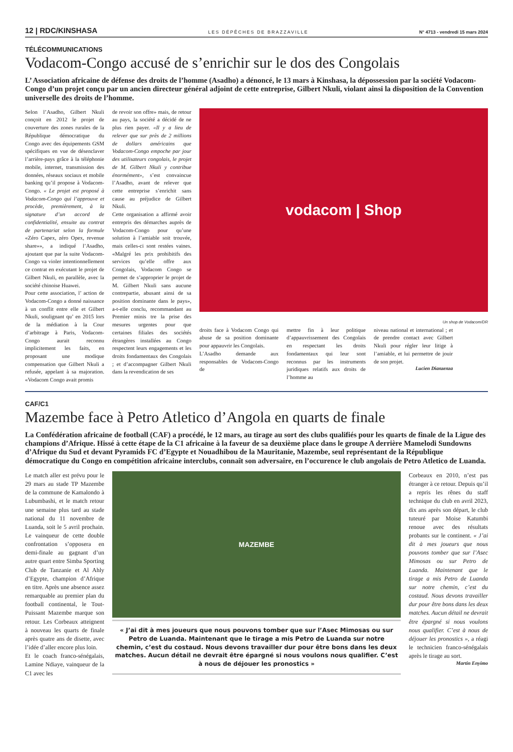12 | RDC/KINSHASA LES DÉPÊCHES DE BRAZZAVILLE N° 4713 - vendredi 15 mars 2024
TÉLÉCOMMUNICATIONS
Vodacom-Congo accusé de s’enrichir sur le dos des Congolais
L’ Association africaine de défense des droits de l’homme (Asadho) a dénoncé, le 13 mars à Kinshasa, la dépossession par la société Vodacom-Congo d’un projet conçu par un ancien directeur général adjoint de cette entreprise, Gilbert Nkuli, violant ainsi la disposition de la Convention universelle des droits de l’homme.
Selon l’Asadho, Gilbert Nkuli conçoit en 2012 le projet de couverture des zones rurales de la République démocratique du Congo avec des équipements GSM spécifiques en vue de désenclaver l’arrière-pays grâce à la téléphonie mobile, internet, transmission des données, réseaux sociaux et mobile banking qu’il propose à Vodacom-Congo. « Le projet est proposé à Vodacom-Congo qui l’approuve et procède, premièrement, à la signature d’un accord de confidentialité, ensuite au contrat de partenariat selon la formule «Zéro Capex, zéro Opex, revenue share»», a indiqué l’Asadho, ajoutant que par la suite Vodacom-Congo va violer intentionnellement ce contrat en exécutant le projet de Gilbert Nkuli, en parallèle, avec la société chinoise Huawei.
Pour cette association, l’ action de Vodacom-Congo a donné naissance à un conflit entre elle et Gilbert Nkuli, soulignant qu’ en 2015 lors de la médiation à la Cour d’arbitrage à Paris, Vodacom-Congo aurait reconnu implicitement les faits, en proposant une modique compensation que Gilbert Nkuli a refusée, appelant à sa majoration. «Vodacom Congo avait promis
de revoir son offre» mais, de retour au pays, la société a décidé de ne plus rien payer. «Il y a lieu de relever que sur près de 2 millions de dollars américains que Vodacom-Congo empoche par jour des utilisateurs congolais, le projet de M. Gilbert Nkuli y contribue énormément», s’est convaincue l’Asadho, avant de relever que cette entreprise s’enrichit sans cause au préjudice de Gilbert Nkuli.
Cette organisation a affirmé avoir entrepris des démarches auprès de Vodacom-Congo pour qu’une solution à l’amiable soit trouvée, mais celles-ci sont restées vaines. «Malgré les prix prohibitifs des services qu’elle offre aux Congolais, Vodacom Congo se permet de s’approprier le projet de M. Gilbert Nkuli sans aucune contrepartie, abusant ainsi de sa position dominante dans le pays», a-t-elle conclu, recommandant au Premier minis tre la prise des mesures urgentes pour que certaines filiales des sociétés étrangères installées au Congo respectent leurs engagements et les droits fondamentaux des Congolais ; et d’accompagner Gilbert Nkuli dans la revendication de ses
vodacom | Shop
Un shop de Vodacom/DR
droits face à Vodacom Congo qui abuse de sa position dominante pour appauvrir les Congolais.
L’Asadho demande aux responsables de Vodacom-Congo de
mettre fin à leur politique d’appauvrissement des Congolais en respectant les droits fondamentaux qui leur sont reconnus par les instruments juridiques relatifs aux droits de l’homme au
niveau national et international ; et de prendre contact avec Gilbert Nkuli pour régler leur litige à l’amiable, et lui permettre de jouir de son projet.
Lucien Dianzenza
CAF/C1
Mazembe face à Petro Atletico d’Angola en quarts de finale
La Confédération africaine de football (CAF) a procédé, le 12 mars, au tirage au sort des clubs qualifiés pour les quarts de finale de la Ligue des champions d’Afrique. Hissé à cette étape de la C1 africaine à la faveur de sa deuxième place dans le groupe A derrière Mamelodi Sundowns d’Afrique du Sud et devant Pyramids FC d’Egypte et Nouadhibou de la Mauritanie, Mazembe, seul représentant de la République démocratique du Congo en compétition africaine interclubs, connaît son adversaire, en l’occurence le club angolais de Petro Atletico de Luanda.
Le match aller est prévu pour le 29 mars au stade TP Mazembe de la commune de Kamalondo à Lubumbashi, et le match retour une semaine plus tard au stade national du 11 novembre de Luanda, soit le 5 avril prochain. Le vainqueur de cette double confrontation s’opposera en demi-finale au gagnant d’un autre quart entre Simba Sporting Club de Tanzanie et Al Ahly d’Egypte, champion d’Afrique en titre. Après une absence assez remarquable au premier plan du football continental, le Tout-Puissant Mazembe marque son retour. Les Corbeaux atteignent à nouveau les quarts de finale après quatre ans de disette, avec l’idée d’aller encore plus loin.
Et le coach franco-sénégalais, Lamine Ndiaye, vainqueur de la C1 avec les
MAZEMBE
« J’ai dit à mes joueurs que nous pouvons tomber que sur l’Asec Mimosas ou sur Petro de Luanda. Maintenant que le tirage a mis Petro de Luanda sur notre chemin, c’est du costaud. Nous devons travailler dur pour être bons dans les deux matches. Aucun détail ne devrait être épargné si nous voulons nous qualifier. C’est à nous de déjouer les pronostics »
Corbeaux en 2010, n’est pas étranger à ce retour. Depuis qu’il a repris les rênes du staff technique du club en avril 2023, dix ans après son départ, le club tuteuré par Moise Katumbi renoue avec des résultats probants sur le continent. « J’ai dit à mes joueurs que nous pouvons tomber que sur l’Asec Mimosas ou sur Petro de Luanda. Maintenant que le tirage a mis Petro de Luanda sur notre chemin, c’est du costaud. Nous devons travailler dur pour être bons dans les deux matches. Aucun détail ne devrait être épargné si nous voulons nous qualifier. C’est à nous de déjouer les pronostics », a réagi le technicien franco-sénégalais après le tirage au sort.
Martin Enyimo